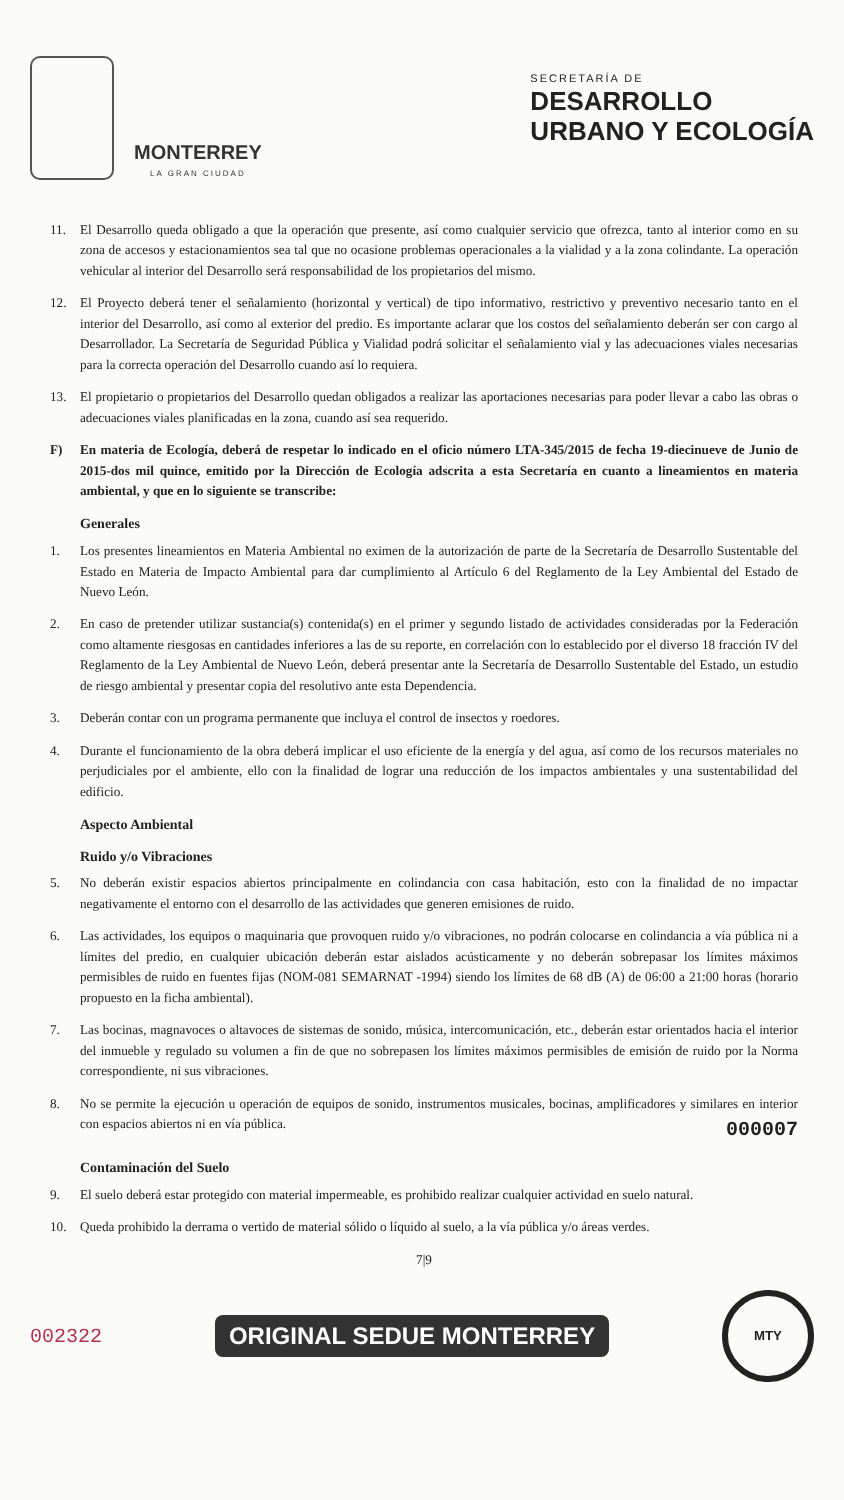MONTERREY
LA GRAN CIUDAD
SECRETARÍA DE
DESARROLLO
URBANO Y ECOLOGÍA
11. El Desarrollo queda obligado a que la operación que presente, así como cualquier servicio que ofrezca, tanto al interior como en su zona de accesos y estacionamientos sea tal que no ocasione problemas operacionales a la vialidad y a la zona colindante. La operación vehicular al interior del Desarrollo será responsabilidad de los propietarios del mismo.
12. El Proyecto deberá tener el señalamiento (horizontal y vertical) de tipo informativo, restrictivo y preventivo necesario tanto en el interior del Desarrollo, así como al exterior del predio. Es importante aclarar que los costos del señalamiento deberán ser con cargo al Desarrollador. La Secretaría de Seguridad Pública y Vialidad podrá solicitar el señalamiento vial y las adecuaciones viales necesarias para la correcta operación del Desarrollo cuando así lo requiera.
13. El propietario o propietarios del Desarrollo quedan obligados a realizar las aportaciones necesarias para poder llevar a cabo las obras o adecuaciones viales planificadas en la zona, cuando así sea requerido.
F) En materia de Ecología, deberá de respetar lo indicado en el oficio número LTA-345/2015 de fecha 19-diecinueve de Junio de 2015-dos mil quince, emitido por la Dirección de Ecología adscrita a esta Secretaría en cuanto a lineamientos en materia ambiental, y que en lo siguiente se transcribe:
Generales
1. Los presentes lineamientos en Materia Ambiental no eximen de la autorización de parte de la Secretaría de Desarrollo Sustentable del Estado en Materia de Impacto Ambiental para dar cumplimiento al Artículo 6 del Reglamento de la Ley Ambiental del Estado de Nuevo León.
2. En caso de pretender utilizar sustancia(s) contenida(s) en el primer y segundo listado de actividades consideradas por la Federación como altamente riesgosas en cantidades inferiores a las de su reporte, en correlación con lo establecido por el diverso 18 fracción IV del Reglamento de la Ley Ambiental de Nuevo León, deberá presentar ante la Secretaría de Desarrollo Sustentable del Estado, un estudio de riesgo ambiental y presentar copia del resolutivo ante esta Dependencia.
3. Deberán contar con un programa permanente que incluya el control de insectos y roedores.
4. Durante el funcionamiento de la obra deberá implicar el uso eficiente de la energía y del agua, así como de los recursos materiales no perjudiciales por el ambiente, ello con la finalidad de lograr una reducción de los impactos ambientales y una sustentabilidad del edificio.
Aspecto Ambiental
Ruido y/o Vibraciones
5. No deberán existir espacios abiertos principalmente en colindancia con casa habitación, esto con la finalidad de no impactar negativamente el entorno con el desarrollo de las actividades que generen emisiones de ruido.
6. Las actividades, los equipos o maquinaria que provoquen ruido y/o vibraciones, no podrán colocarse en colindancia a vía pública ni a límites del predio, en cualquier ubicación deberán estar aislados acústicamente y no deberán sobrepasar los límites máximos permisibles de ruido en fuentes fijas (NOM-081 SEMARNAT -1994) siendo los límites de 68 dB (A) de 06:00 a 21:00 horas (horario propuesto en la ficha ambiental).
7. Las bocinas, magnavoces o altavoces de sistemas de sonido, música, intercomunicación, etc., deberán estar orientados hacia el interior del inmueble y regulado su volumen a fin de que no sobrepasen los límites máximos permisibles de emisión de ruido por la Norma correspondiente, ni sus vibraciones.
8. No se permite la ejecución u operación de equipos de sonido, instrumentos musicales, bocinas, amplificadores y similares en interior con espacios abiertos ni en vía pública. 000007
Contaminación del Suelo
9. El suelo deberá estar protegido con material impermeable, es prohibido realizar cualquier actividad en suelo natural.
10. Queda prohibido la derrama o vertido de material sólido o líquido al suelo, a la vía pública y/o áreas verdes.
7|9
002322 ORIGINAL SEDUE MONTERREY
MTY